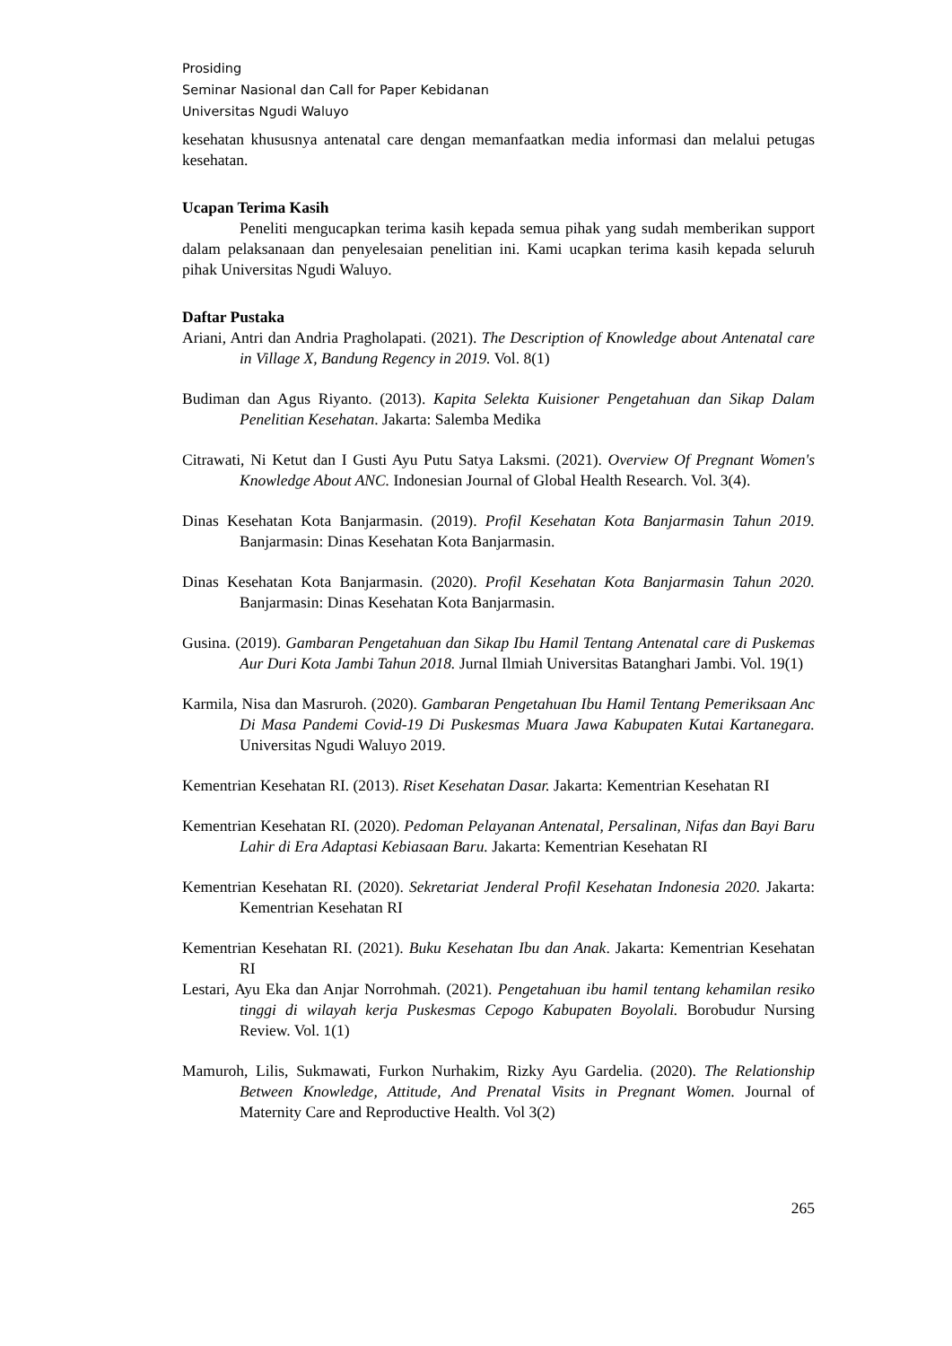Prosiding
Seminar Nasional dan Call for Paper Kebidanan
Universitas Ngudi Waluyo
kesehatan khususnya antenatal care dengan memanfaatkan media informasi dan melalui petugas kesehatan.
Ucapan Terima Kasih
Peneliti mengucapkan terima kasih kepada semua pihak yang sudah memberikan support dalam pelaksanaan dan penyelesaian penelitian ini. Kami ucapkan terima kasih kepada seluruh pihak Universitas Ngudi Waluyo.
Daftar Pustaka
Ariani, Antri dan Andria Pragholapati. (2021). The Description of Knowledge about Antenatal care in Village X, Bandung Regency in 2019. Vol. 8(1)
Budiman dan Agus Riyanto. (2013). Kapita Selekta Kuisioner Pengetahuan dan Sikap Dalam Penelitian Kesehatan. Jakarta: Salemba Medika
Citrawati, Ni Ketut dan I Gusti Ayu Putu Satya Laksmi. (2021). Overview Of Pregnant Women's Knowledge About ANC. Indonesian Journal of Global Health Research. Vol. 3(4).
Dinas Kesehatan Kota Banjarmasin. (2019). Profil Kesehatan Kota Banjarmasin Tahun 2019. Banjarmasin: Dinas Kesehatan Kota Banjarmasin.
Dinas Kesehatan Kota Banjarmasin. (2020). Profil Kesehatan Kota Banjarmasin Tahun 2020. Banjarmasin: Dinas Kesehatan Kota Banjarmasin.
Gusina. (2019). Gambaran Pengetahuan dan Sikap Ibu Hamil Tentang Antenatal care di Puskemas Aur Duri Kota Jambi Tahun 2018. Jurnal Ilmiah Universitas Batanghari Jambi. Vol. 19(1)
Karmila, Nisa dan Masruroh. (2020). Gambaran Pengetahuan Ibu Hamil Tentang Pemeriksaan Anc Di Masa Pandemi Covid-19 Di Puskesmas Muara Jawa Kabupaten Kutai Kartanegara. Universitas Ngudi Waluyo 2019.
Kementrian Kesehatan RI. (2013). Riset Kesehatan Dasar. Jakarta: Kementrian Kesehatan RI
Kementrian Kesehatan RI. (2020). Pedoman Pelayanan Antenatal, Persalinan, Nifas dan Bayi Baru Lahir di Era Adaptasi Kebiasaan Baru. Jakarta: Kementrian Kesehatan RI
Kementrian Kesehatan RI. (2020). Sekretariat Jenderal Profil Kesehatan Indonesia 2020. Jakarta: Kementrian Kesehatan RI
Kementrian Kesehatan RI. (2021). Buku Kesehatan Ibu dan Anak. Jakarta: Kementrian Kesehatan RI
Lestari, Ayu Eka dan Anjar Norrohmah. (2021). Pengetahuan ibu hamil tentang kehamilan resiko tinggi di wilayah kerja Puskesmas Cepogo Kabupaten Boyolali. Borobudur Nursing Review. Vol. 1(1)
Mamuroh, Lilis, Sukmawati, Furkon Nurhakim, Rizky Ayu Gardelia. (2020). The Relationship Between Knowledge, Attitude, And Prenatal Visits in Pregnant Women. Journal of Maternity Care and Reproductive Health. Vol 3(2)
265